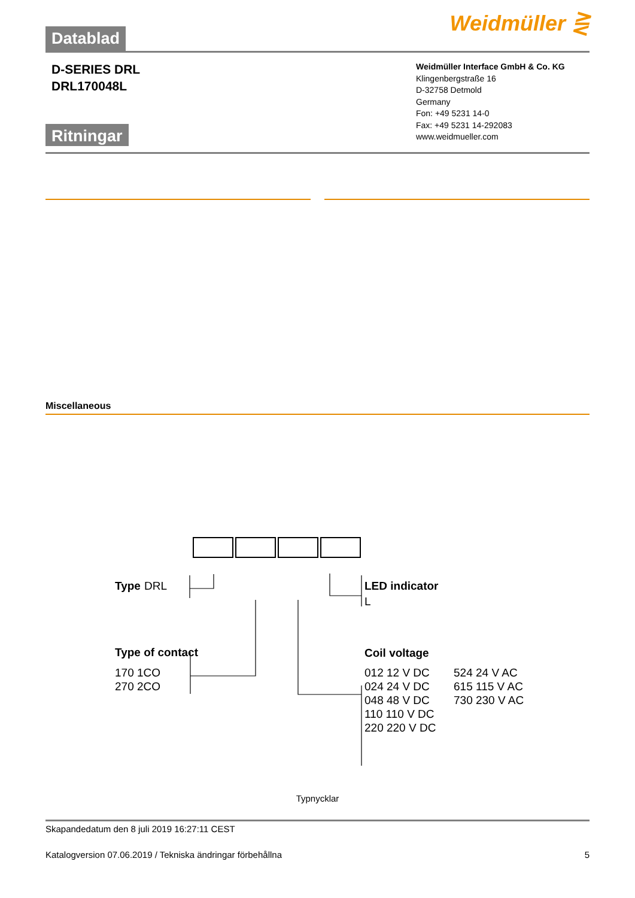Datablad
Weidmüller ⋛
D-SERIES DRL
DRL170048L
Weidmüller Interface GmbH & Co. KG
Klingenbergstraße 16
D-32758 Detmold
Germany
Fon: +49 5231 14-0
Fax: +49 5231 14-292083
www.weidmueller.com
Ritningar
Miscellaneous
Type
DRL
Type of contact
170 1CO
270 2CO
LED indicator
L
Coil voltage
012 12 V DC
024 24 V DC
048 48 V DC
110 110 V DC
220 220 V DC
524 24 V AC
615 115 V AC
730 230 V AC
Typnycklar
Skapandedatum den 8 juli 2019 16:27:11 CEST
Katalogversion 07.06.2019 / Tekniska ändringar förbehållna 5